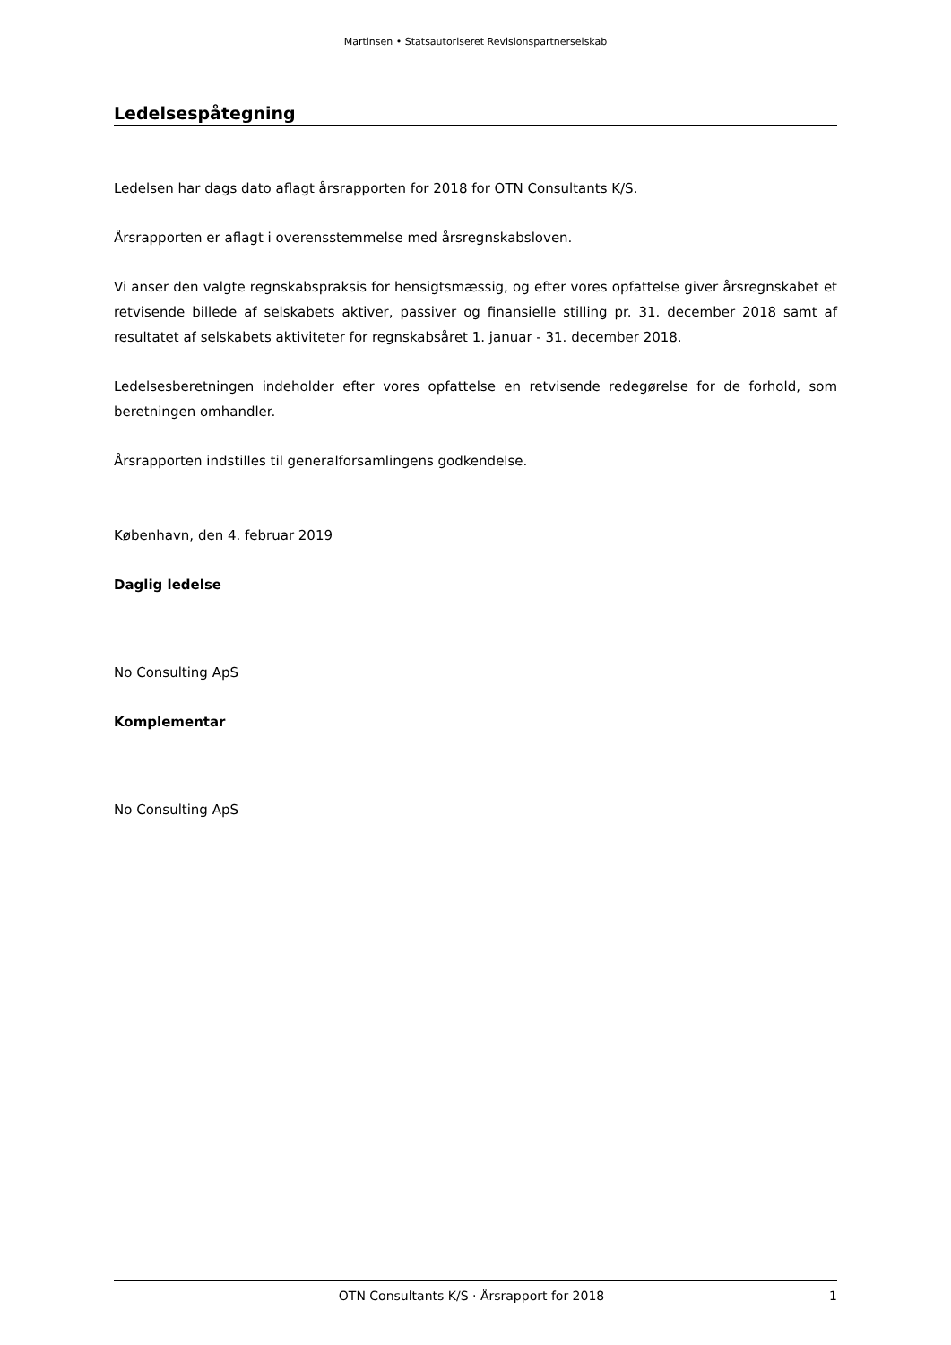Martinsen • Statsautoriseret Revisionspartnerselskab
Ledelsespåtegning
Ledelsen har dags dato aflagt årsrapporten for 2018 for OTN Consultants K/S.
Årsrapporten er aflagt i overensstemmelse med årsregnskabsloven.
Vi anser den valgte regnskabspraksis for hensigtsmæssig, og efter vores opfattelse giver årsregnskabet et retvisende billede af selskabets aktiver, passiver og finansielle stilling pr. 31. december 2018 samt af resultatet af selskabets aktiviteter for regnskabsåret 1. januar - 31. december 2018.
Ledelsesberetningen indeholder efter vores opfattelse en retvisende redegørelse for de forhold, som beretningen omhandler.
Årsrapporten indstilles til generalforsamlingens godkendelse.
København, den 4. februar 2019
Daglig ledelse
No Consulting ApS
Komplementar
No Consulting ApS
OTN Consultants K/S · Årsrapport for 2018 1